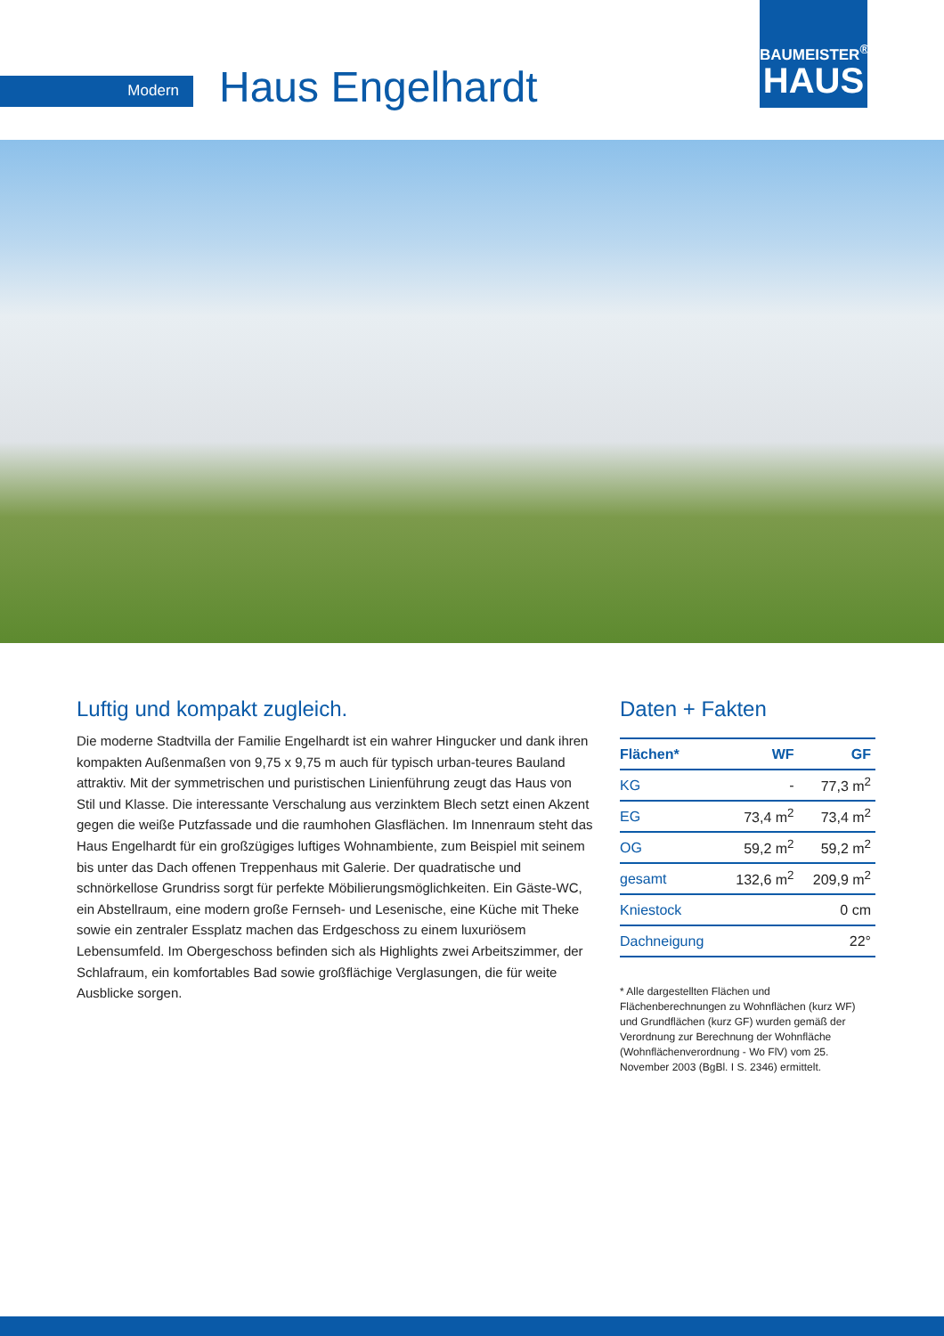Modern Haus Engelhardt
BAUMEISTER<sup>®</sup>
HAUS
Luftig und kompakt zugleich.
Die moderne Stadtvilla der Familie Engelhardt ist ein wahrer Hingucker und dank ihren kompakten Außenmaßen von 9,75 x 9,75 m auch für typisch urban-teures Bauland attraktiv. Mit der symmetrischen und puristischen Linienführung zeugt das Haus von Stil und Klasse. Die interessante Verschalung aus verzinktem Blech setzt einen Akzent gegen die weiße Putzfassade und die raumhohen Glasflächen. Im Innenraum steht das Haus Engelhardt für ein großzügiges luftiges Wohnambiente, zum Beispiel mit seinem bis unter das Dach offenen Treppenhaus mit Galerie. Der quadratische und schnörkellose Grundriss sorgt für perfekte Möbilierungsmöglichkeiten. Ein Gäste-WC, ein Abstellraum, eine modern große Fernseh- und Lesenische, eine Küche mit Theke sowie ein zentraler Essplatz machen das Erdgeschoss zu einem luxuriösem Lebensumfeld. Im Obergeschoss befinden sich als Highlights zwei Arbeitszimmer, der Schlafraum, ein komfortables Bad sowie großflächige Verglasungen, die für weite Ausblicke sorgen.
Daten + Fakten
| Flächen* | WF | GF |
| --- | --- | --- |
| KG | - | 77,3 m<sup>2</sup> |
| EG | 73,4 m<sup>2</sup> | 73,4 m<sup>2</sup> |
| OG | 59,2 m<sup>2</sup> | 59,2 m<sup>2</sup> |
| gesamt | 132,6 m<sup>2</sup> | 209,9 m<sup>2</sup> |
| Kniestock | 0 cm | |
| Dachneigung | 22° | |
* Alle dargestellten Flächen und Flächenberechnungen zu Wohnflächen (kurz WF) und Grundflächen (kurz GF) wurden gemäß der Verordnung zur Berechnung der Wohnfläche (Wohnflächenverordnung - Wo FlV) vom 25. November 2003 (BgBl. I S. 2346) ermittelt.